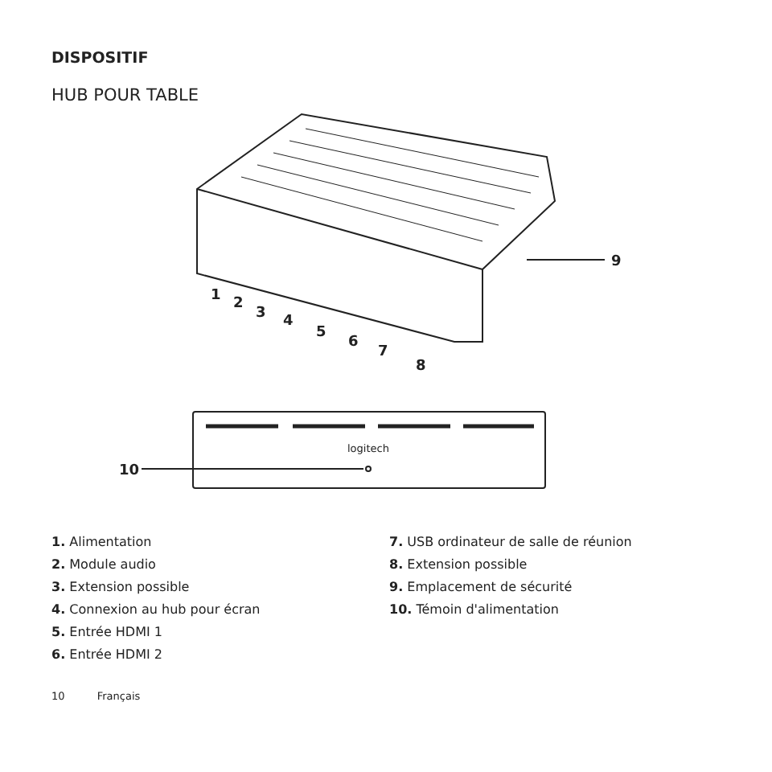DISPOSITIF
HUB POUR TABLE
9
1
2
3
4
5
6
7
8
logitech
10
1. Alimentation
2. Module audio
3. Extension possible
4. Connexion au hub pour écran
5. Entrée HDMI 1
6. Entrée HDMI 2
7. USB ordinateur de salle de réunion
8. Extension possible
9. Emplacement de sécurité
10. Témoin d'alimentation
10 Français